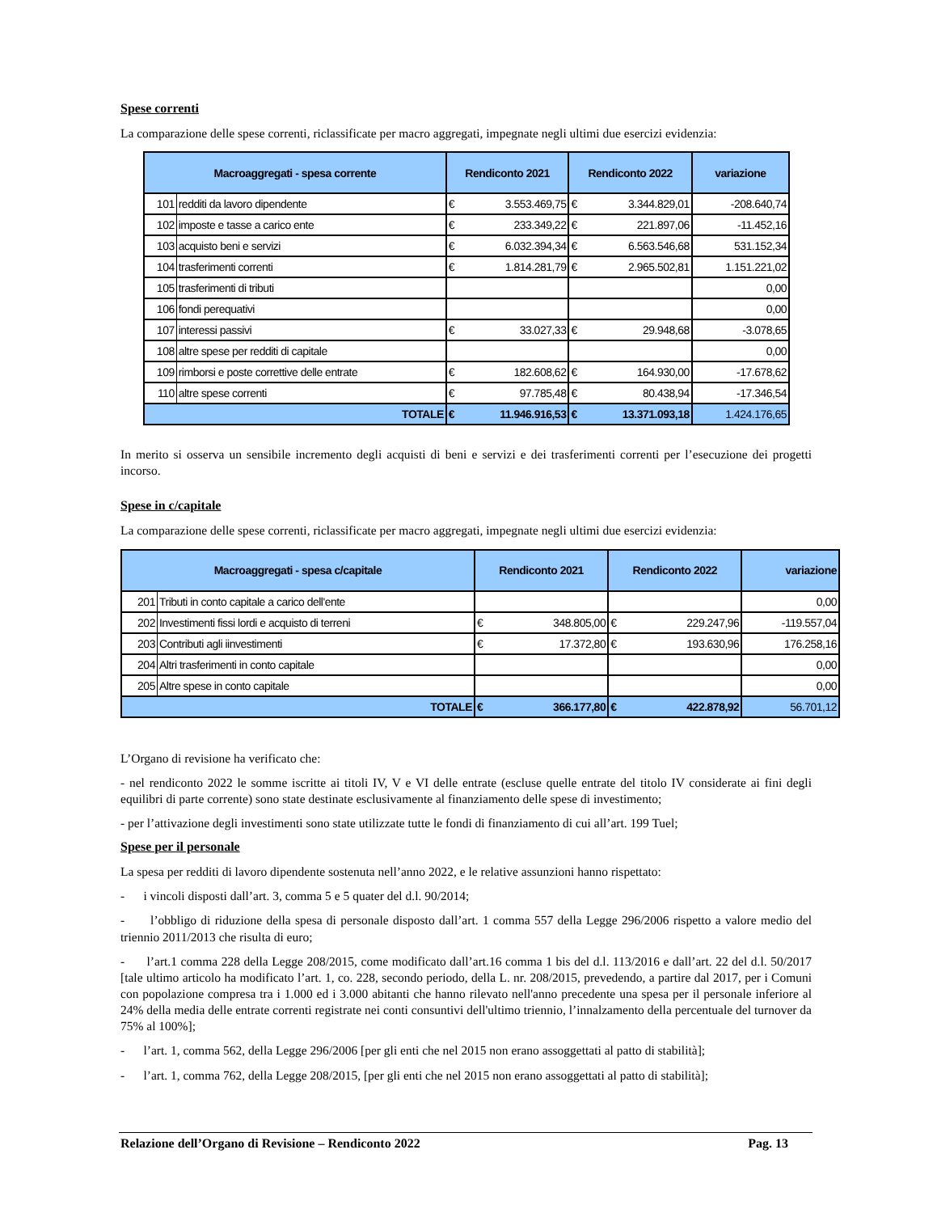Spese correnti
La comparazione delle spese correnti, riclassificate per macro aggregati, impegnate negli ultimi due esercizi evidenzia:
| Macroaggregati - spesa corrente | | Rendiconto 2021 | | Rendiconto 2022 | | variazione |
| --- | --- | --- | --- | --- | --- | --- |
| 101 | redditi da lavoro dipendente | € | 3.553.469,75 | € | 3.344.829,01 | -208.640,74 |
| 102 | imposte e tasse a carico ente | € | 233.349,22 | € | 221.897,06 | -11.452,16 |
| 103 | acquisto beni e servizi | € | 6.032.394,34 | € | 6.563.546,68 | 531.152,34 |
| 104 | trasferimenti correnti | € | 1.814.281,79 | € | 2.965.502,81 | 1.151.221,02 |
| 105 | trasferimenti di tributi | | | | | 0,00 |
| 106 | fondi perequativi | | | | | 0,00 |
| 107 | interessi passivi | € | 33.027,33 | € | 29.948,68 | -3.078,65 |
| 108 | altre spese per redditi di capitale | | | | | 0,00 |
| 109 | rimborsi e poste correttive delle entrate | € | 182.608,62 | € | 164.930,00 | -17.678,62 |
| 110 | altre spese correnti | € | 97.785,48 | € | 80.438,94 | -17.346,54 |
| TOTALE | | € | 11.946.916,53 | € | 13.371.093,18 | 1.424.176,65 |
In merito si osserva un sensibile incremento degli acquisti di beni e servizi e dei trasferimenti correnti per l’esecuzione dei progetti incorso.
Spese in c/capitale
La comparazione delle spese correnti, riclassificate per macro aggregati, impegnate negli ultimi due esercizi evidenzia:
| Macroaggregati - spesa c/capitale | | Rendiconto 2021 | | Rendiconto 2022 | | variazione |
| --- | --- | --- | --- | --- | --- | --- |
| 201 | Tributi in conto capitale a carico dell'ente | | | | | 0,00 |
| 202 | Investimenti fissi lordi e acquisto di terreni | € | 348.805,00 | € | 229.247,96 | -119.557,04 |
| 203 | Contributi agli iinvestimenti | € | 17.372,80 | € | 193.630,96 | 176.258,16 |
| 204 | Altri trasferimenti in conto capitale | | | | | 0,00 |
| 205 | Altre spese in conto capitale | | | | | 0,00 |
| TOTALE | | € | 366.177,80 | € | 422.878,92 | 56.701,12 |
L’Organo di revisione ha verificato che:
- nel rendiconto 2022 le somme iscritte ai titoli IV, V e VI delle entrate (escluse quelle entrate del titolo IV considerate ai fini degli equilibri di parte corrente) sono state destinate esclusivamente al finanziamento delle spese di investimento;
- per l’attivazione degli investimenti sono state utilizzate tutte le fondi di finanziamento di cui all’art. 199 Tuel;
Spese per il personale
La spesa per redditi di lavoro dipendente sostenuta nell’anno 2022, e le relative assunzioni hanno rispettato:
- i vincoli disposti dall’art. 3, comma 5 e 5 quater del d.l. 90/2014;
- l’obbligo di riduzione della spesa di personale disposto dall’art. 1 comma 557 della Legge 296/2006 rispetto a valore medio del triennio 2011/2013 che risulta di euro;
- l’art.1 comma 228 della Legge 208/2015, come modificato dall’art.16 comma 1 bis del d.l. 113/2016 e dall’art. 22 del d.l. 50/2017 [tale ultimo articolo ha modificato l’art. 1, co. 228, secondo periodo, della L. nr. 208/2015, prevedendo, a partire dal 2017, per i Comuni con popolazione compresa tra i 1.000 ed i 3.000 abitanti che hanno rilevato nell'anno precedente una spesa per il personale inferiore al 24% della media delle entrate correnti registrate nei conti consuntivi dell'ultimo triennio, l’innalzamento della percentuale del turnover da 75% al 100%];
- l’art. 1, comma 562, della Legge 296/2006 [per gli enti che nel 2015 non erano assoggettati al patto di stabilità];
- l’art. 1, comma 762, della Legge 208/2015, [per gli enti che nel 2015 non erano assoggettati al patto di stabilità];
Relazione dell’Organo di Revisione – Rendiconto 2022 Pag. 13